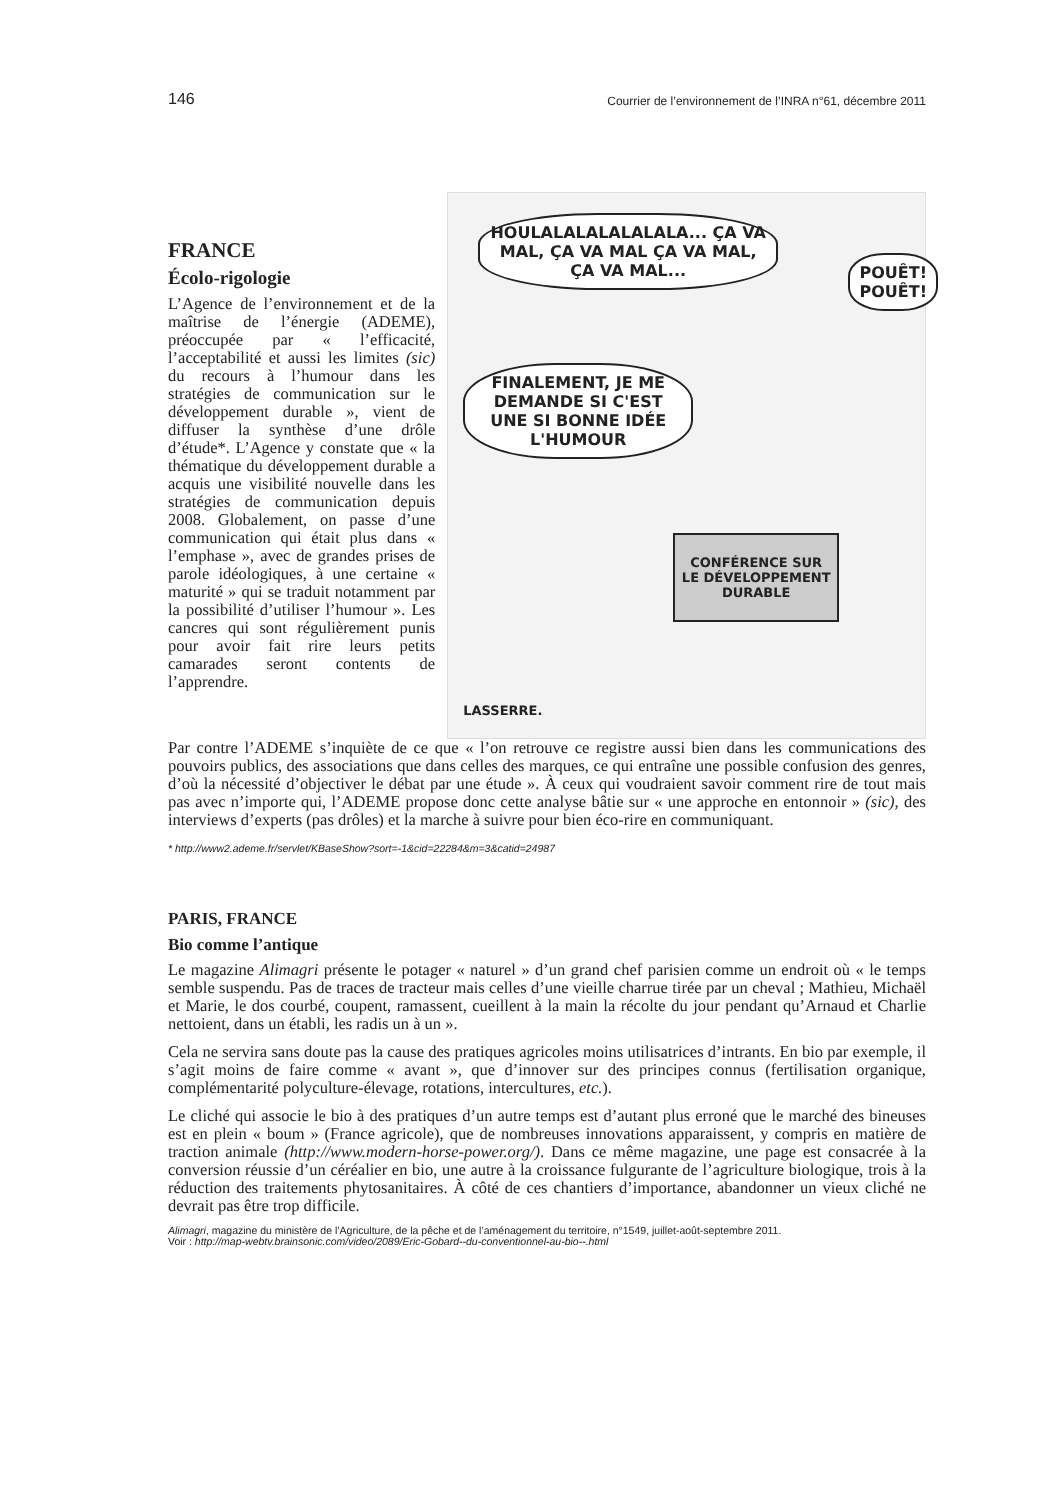146 Courrier de l’environnement de l’INRA n°61, décembre 2011
FRANCE
Écolo-rigologie
L’Agence de l’environnement et de la maîtrise de l’énergie (ADEME), préoccupée par « l’efficacité, l’acceptabilité et aussi les limites (sic) du recours à l’humour dans les stratégies de communication sur le développement durable », vient de diffuser la synthèse d’une drôle d’étude*. L’Agence y constate que « la thématique du développement durable a acquis une visibilité nouvelle dans les stratégies de communication depuis 2008. Globalement, on passe d’une communication qui était plus dans « l’emphase », avec de grandes prises de parole idéologiques, à une certaine « maturité » qui se traduit notamment par la possibilité d’utiliser l’humour ». Les cancres qui sont régulièrement punis pour avoir fait rire leurs petits camarades seront contents de l’apprendre.
HOULALALALALALALA... ÇA VA MAL, ÇA VA MAL ÇA VA MAL, ÇA VA MAL...
POUÊT! POUÊT!
FINALEMENT, JE ME DEMANDE SI C'EST UNE SI BONNE IDÉE L'HUMOUR
CONFÉRENCE SUR LE DÉVELOPPEMENT DURABLE
LASSERRE.
Par contre l’ADEME s’inquiète de ce que « l’on retrouve ce registre aussi bien dans les communications des pouvoirs publics, des associations que dans celles des marques, ce qui entraîne une possible confusion des genres, d’où la nécessité d’objectiver le débat par une étude ». À ceux qui voudraient savoir comment rire de tout mais pas avec n’importe qui, l’ADEME propose donc cette analyse bâtie sur « une approche en entonnoir » (sic), des interviews d’experts (pas drôles) et la marche à suivre pour bien éco-rire en communiquant.
* http://www2.ademe.fr/servlet/KBaseShow?sort=-1&cid=22284&m=3&catid=24987
PARIS, FRANCE
Bio comme l’antique
Le magazine Alimagri présente le potager « naturel » d’un grand chef parisien comme un endroit où « le temps semble suspendu. Pas de traces de tracteur mais celles d’une vieille charrue tirée par un cheval ; Mathieu, Michaël et Marie, le dos courbé, coupent, ramassent, cueillent à la main la récolte du jour pendant qu’Arnaud et Charlie nettoient, dans un établi, les radis un à un ».
Cela ne servira sans doute pas la cause des pratiques agricoles moins utilisatrices d’intrants. En bio par exemple, il s’agit moins de faire comme « avant », que d’innover sur des principes connus (fertilisation organique, complémentarité polyculture-élevage, rotations, intercultures, etc.).
Le cliché qui associe le bio à des pratiques d’un autre temps est d’autant plus erroné que le marché des bineuses est en plein « boum » (France agricole), que de nombreuses innovations apparaissent, y compris en matière de traction animale (http://www.modern-horse-power.org/). Dans ce même magazine, une page est consacrée à la conversion réussie d’un céréalier en bio, une autre à la croissance fulgurante de l’agriculture biologique, trois à la réduction des traitements phytosanitaires. À côté de ces chantiers d’importance, abandonner un vieux cliché ne devrait pas être trop difficile.
Alimagri, magazine du ministère de l’Agriculture, de la pêche et de l’aménagement du territoire, n°1549, juillet-août-septembre 2011.
Voir : http://map-webtv.brainsonic.com/video/2089/Eric-Gobard--du-conventionnel-au-bio--.html